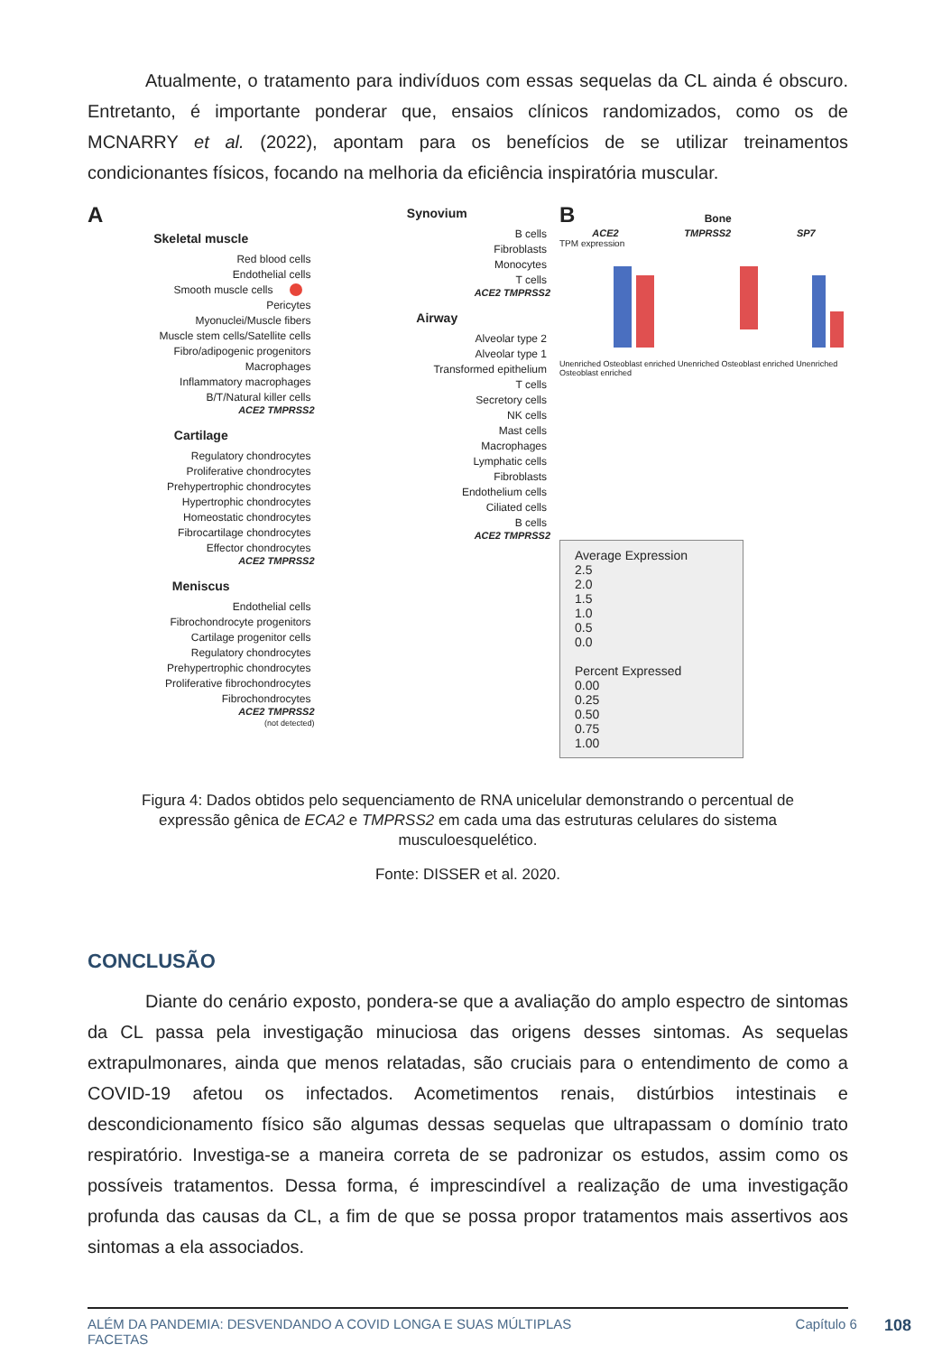Atualmente, o tratamento para indivíduos com essas sequelas da CL ainda é obscuro. Entretanto, é importante ponderar que, ensaios clínicos randomizados, como os de MCNARRY et al. (2022), apontam para os benefícios de se utilizar treinamentos condicionantes físicos, focando na melhoria da eficiência inspiratória muscular.
A
Skeletal muscle
Red blood cells
Endothelial cells
Smooth muscle cells
Pericytes
Myonuclei/Muscle fibers
Muscle stem cells/Satellite cells
Fibro/adipogenic progenitors
Macrophages
Inflammatory macrophages
B/T/Natural killer cells
ACE2 TMPRSS2
Cartilage
Regulatory chondrocytes
Proliferative chondrocytes
Prehypertrophic chondrocytes
Hypertrophic chondrocytes
Homeostatic chondrocytes
Fibrocartilage chondrocytes
Effector chondrocytes
ACE2 TMPRSS2
Meniscus
Endothelial cells
Fibrochondrocyte progenitors
Cartilage progenitor cells
Regulatory chondrocytes
Prehypertrophic chondrocytes
Proliferative fibrochondrocytes
Fibrochondrocytes
ACE2 TMPRSS2
(not detected)
Synovium
B cells
Fibroblasts
Monocytes
T cells
ACE2 TMPRSS2
Airway
Alveolar type 2
Alveolar type 1
Transformed epithelium
T cells
Secretory cells
NK cells
Mast cells
Macrophages
Lymphatic cells
Fibroblasts
Endothelium cells
Ciliated cells
B cells
ACE2 TMPRSS2
B Bone
ACE2 TMPRSS2 SP7
TPM expression
Unenriched Osteoblast enriched Unenriched Osteoblast enriched Unenriched Osteoblast enriched
Average Expression
2.5
2.0
1.5
1.0
0.5
0.0
Percent Expressed
0.00
0.25
0.50
0.75
1.00
Figura 4: Dados obtidos pelo sequenciamento de RNA unicelular demonstrando o percentual de expressão gênica de ECA2 e TMPRSS2 em cada uma das estruturas celulares do sistema musculoesquelético.
Fonte: DISSER et al. 2020.
CONCLUSÃO
Diante do cenário exposto, pondera-se que a avaliação do amplo espectro de sintomas da CL passa pela investigação minuciosa das origens desses sintomas. As sequelas extrapulmonares, ainda que menos relatadas, são cruciais para o entendimento de como a COVID-19 afetou os infectados. Acometimentos renais, distúrbios intestinais e descondicionamento físico são algumas dessas sequelas que ultrapassam o domínio trato respiratório. Investiga-se a maneira correta de se padronizar os estudos, assim como os possíveis tratamentos. Dessa forma, é imprescindível a realização de uma investigação profunda das causas da CL, a fim de que se possa propor tratamentos mais assertivos aos sintomas a ela associados.
ALÉM DA PANDEMIA: DESVENDANDO A COVID LONGA E SUAS MÚLTIPLAS
FACETAS Capítulo 6 108